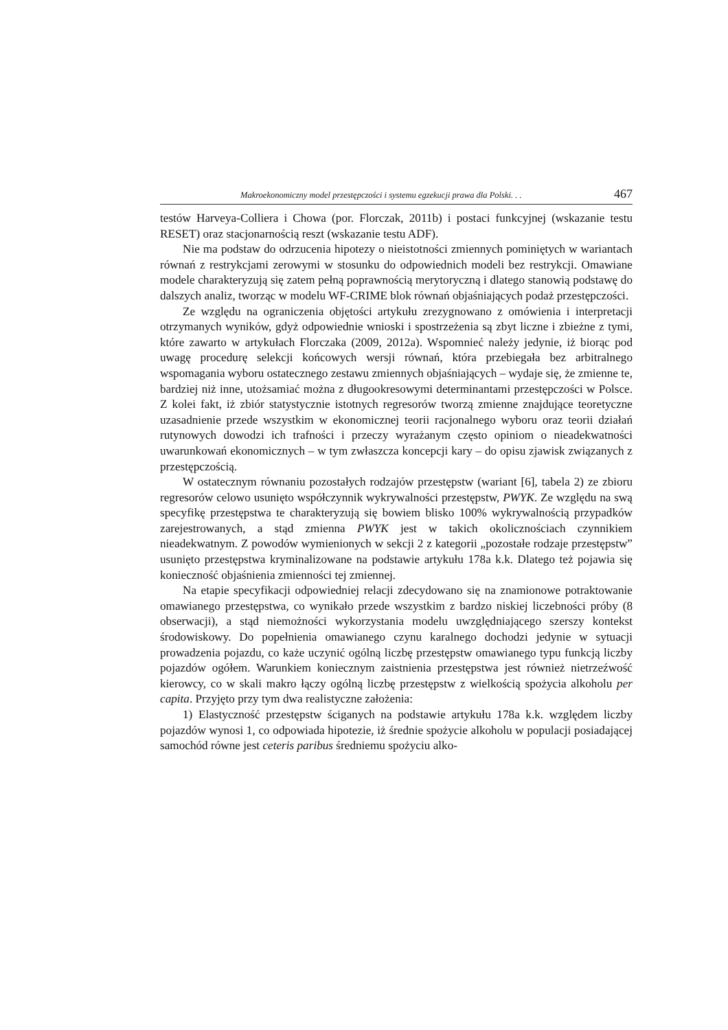Makroekonomiczny model przestępczości i systemu egzekucji prawa dla Polski. . . 467
testów Harveya-Colliera i Chowa (por. Florczak, 2011b) i postaci funkcyjnej (wskazanie testu RESET) oraz stacjonarnością reszt (wskazanie testu ADF).
Nie ma podstaw do odrzucenia hipotezy o nieistotności zmiennych pominiętych w wariantach równań z restrykcjami zerowymi w stosunku do odpowiednich modeli bez restrykcji. Omawiane modele charakteryzują się zatem pełną poprawnością merytoryczną i dlatego stanowią podstawę do dalszych analiz, tworząc w modelu WF-CRIME blok równań objaśniających podaż przestępczości.
Ze względu na ograniczenia objętości artykułu zrezygnowano z omówienia i interpretacji otrzymanych wyników, gdyż odpowiednie wnioski i spostrzeżenia są zbyt liczne i zbieżne z tymi, które zawarto w artykułach Florczaka (2009, 2012a). Wspomnieć należy jedynie, iż biorąc pod uwagę procedurę selekcji końcowych wersji równań, która przebiegała bez arbitralnego wspomagania wyboru ostatecznego zestawu zmiennych objaśniających – wydaje się, że zmienne te, bardziej niż inne, utożsamiać można z długookresowymi determinantami przestępczości w Polsce. Z kolei fakt, iż zbiór statystycznie istotnych regresorów tworzą zmienne znajdujące teoretyczne uzasadnienie przede wszystkim w ekonomicznej teorii racjonalnego wyboru oraz teorii działań rutynowych dowodzi ich trafności i przeczy wyrażanym często opiniom o nieadekwatności uwarunkowań ekonomicznych – w tym zwłaszcza koncepcji kary – do opisu zjawisk związanych z przestępczością.
W ostatecznym równaniu pozostałych rodzajów przestępstw (wariant [6], tabela 2) ze zbioru regresorów celowo usunięto współczynnik wykrywalności przestępstw, PWYK. Ze względu na swą specyfikę przestępstwa te charakteryzują się bowiem blisko 100% wykrywalnością przypadków zarejestrowanych, a stąd zmienna PWYK jest w takich okolicznościach czynnikiem nieadekwatnym. Z powodów wymienionych w sekcji 2 z kategorii „pozostałe rodzaje przestępstw” usunięto przestępstwa kryminalizowane na podstawie artykułu 178a k.k. Dlatego też pojawia się konieczność objaśnienia zmienności tej zmiennej.
Na etapie specyfikacji odpowiedniej relacji zdecydowano się na znamionowe potraktowanie omawianego przestępstwa, co wynikało przede wszystkim z bardzo niskiej liczebności próby (8 obserwacji), a stąd niemożności wykorzystania modelu uwzględniającego szerszy kontekst środowiskowy. Do popełnienia omawianego czynu karalnego dochodzi jedynie w sytuacji prowadzenia pojazdu, co każe uczynić ogólną liczbę przestępstw omawianego typu funkcją liczby pojazdów ogółem. Warunkiem koniecznym zaistnienia przestępstwa jest również nietrzeźwość kierowcy, co w skali makro łączy ogólną liczbę przestępstw z wielkością spożycia alkoholu per capita. Przyjęto przy tym dwa realistyczne założenia:
1) Elastyczność przestępstw ściganych na podstawie artykułu 178a k.k. względem liczby pojazdów wynosi 1, co odpowiada hipotezie, iż średnie spożycie alkoholu w populacji posiadającej samochód równe jest ceteris paribus średniemu spożyciu alko-